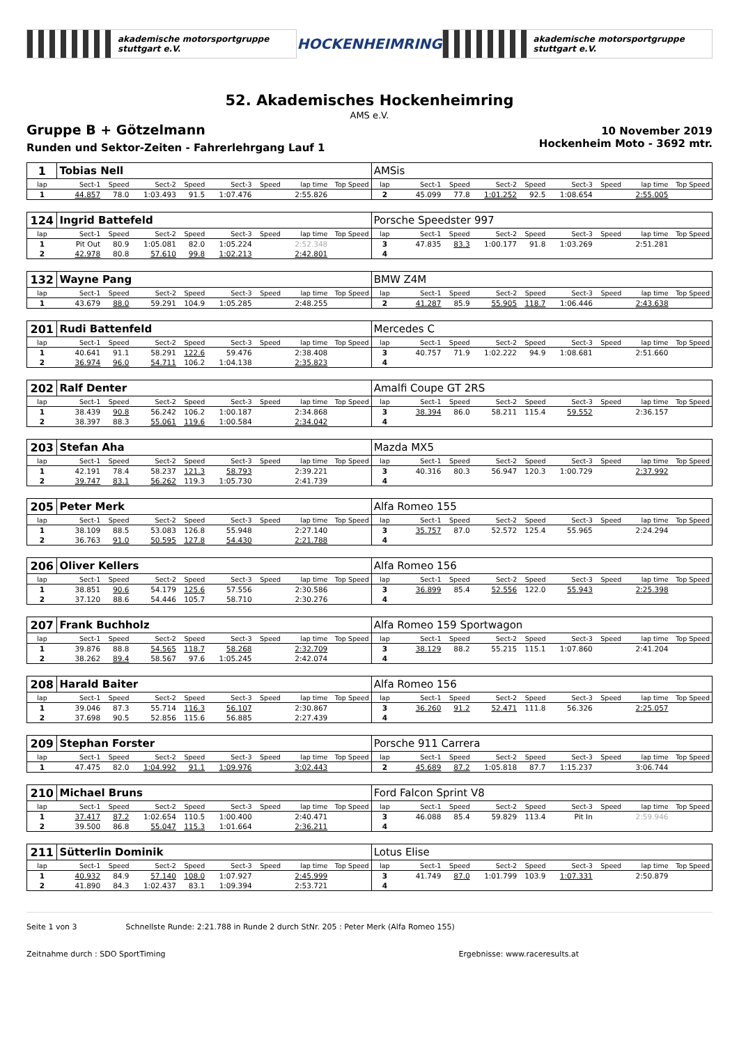akademische motorsportgruppe stuttgart e.V. HOCKENHEIMRING akademische motorsportgruppe stuttgart e.V.
52. Akademisches Hockenheimring
AMS e.V.
Gruppe B + Götzelmann
Runden und Sektor-Zeiten - Fahrerlehrgang Lauf 1
10 November 2019
Hockenheim Moto - 3692 mtr.
| 1 | Tobias Nell | | | | | | | | AMSis | | | | | | | | |
| lap | Sect-1 | Speed | Sect-2 | Speed | Sect-3 | Speed | lap time | Top Speed | lap | Sect-1 | Speed | Sect-2 | Speed | Sect-3 | Speed | lap time | Top Speed |
| 1 | 44.857 | 78.0 | 1:03.493 | 91.5 | 1:07.476 | | 2:55.826 | | 2 | 45.099 | 77.8 | 1:01.252 | 92.5 | 1:08.654 | | 2:55.005 | |
| 124 | Ingrid Battefeld | | | | | | | | Porsche Speedster 997 | | | | | | | | |
| lap | Sect-1 | Speed | Sect-2 | Speed | Sect-3 | Speed | lap time | Top Speed | lap | Sect-1 | Speed | Sect-2 | Speed | Sect-3 | Speed | lap time | Top Speed |
| 1 | Pit Out | 80.9 | 1:05.081 | 82.0 | 1:05.224 | | 2:52.348 | | 3 | 47.835 | 83.3 | 1:00.177 | 91.8 | 1:03.269 | | 2:51.281 | |
| 2 | 42.978 | 80.8 | 57.610 | 99.8 | 1:02.213 | | 2:42.801 | | 4 | | | | | | | | |
| 132 | Wayne Pang | | | | | | | | BMW Z4M | | | | | | | | |
| lap | Sect-1 | Speed | Sect-2 | Speed | Sect-3 | Speed | lap time | Top Speed | lap | Sect-1 | Speed | Sect-2 | Speed | Sect-3 | Speed | lap time | Top Speed |
| 1 | 43.679 | 88.0 | 59.291 | 104.9 | 1:05.285 | | 2:48.255 | | 2 | 41.287 | 85.9 | 55.905 | 118.7 | 1:06.446 | | 2:43.638 | |
| 201 | Rudi Battenfeld | | | | | | | | Mercedes C | | | | | | | | |
| lap | Sect-1 | Speed | Sect-2 | Speed | Sect-3 | Speed | lap time | Top Speed | lap | Sect-1 | Speed | Sect-2 | Speed | Sect-3 | Speed | lap time | Top Speed |
| 1 | 40.641 | 91.1 | 58.291 | 122.6 | 59.476 | | 2:38.408 | | 3 | 40.757 | 71.9 | 1:02.222 | 94.9 | 1:08.681 | | 2:51.660 | |
| 2 | 36.974 | 96.0 | 54.711 | 106.2 | 1:04.138 | | 2:35.823 | | 4 | | | | | | | | |
| 202 | Ralf Denter | | | | | | | | Amalfi Coupe GT 2RS | | | | | | | | |
| lap | Sect-1 | Speed | Sect-2 | Speed | Sect-3 | Speed | lap time | Top Speed | lap | Sect-1 | Speed | Sect-2 | Speed | Sect-3 | Speed | lap time | Top Speed |
| 1 | 38.439 | 90.8 | 56.242 | 106.2 | 1:00.187 | | 2:34.868 | | 3 | 38.394 | 86.0 | 58.211 | 115.4 | 59.552 | | 2:36.157 | |
| 2 | 38.397 | 88.3 | 55.061 | 119.6 | 1:00.584 | | 2:34.042 | | 4 | | | | | | | | |
| 203 | Stefan Aha | | | | | | | | Mazda MX5 | | | | | | | | |
| lap | Sect-1 | Speed | Sect-2 | Speed | Sect-3 | Speed | lap time | Top Speed | lap | Sect-1 | Speed | Sect-2 | Speed | Sect-3 | Speed | lap time | Top Speed |
| 1 | 42.191 | 78.4 | 58.237 | 121.3 | 58.793 | | 2:39.221 | | 3 | 40.316 | 80.3 | 56.947 | 120.3 | 1:00.729 | | 2:37.992 | |
| 2 | 39.747 | 83.1 | 56.262 | 119.3 | 1:05.730 | | 2:41.739 | | 4 | | | | | | | | |
| 205 | Peter Merk | | | | | | | | Alfa Romeo 155 | | | | | | | | |
| lap | Sect-1 | Speed | Sect-2 | Speed | Sect-3 | Speed | lap time | Top Speed | lap | Sect-1 | Speed | Sect-2 | Speed | Sect-3 | Speed | lap time | Top Speed |
| 1 | 38.109 | 88.5 | 53.083 | 126.8 | 55.948 | | 2:27.140 | | 3 | 35.757 | 87.0 | 52.572 | 125.4 | 55.965 | | 2:24.294 | |
| 2 | 36.763 | 91.0 | 50.595 | 127.8 | 54.430 | | 2:21.788 | | 4 | | | | | | | | |
| 206 | Oliver Kellers | | | | | | | | Alfa Romeo 156 | | | | | | | | |
| lap | Sect-1 | Speed | Sect-2 | Speed | Sect-3 | Speed | lap time | Top Speed | lap | Sect-1 | Speed | Sect-2 | Speed | Sect-3 | Speed | lap time | Top Speed |
| 1 | 38.851 | 90.6 | 54.179 | 125.6 | 57.556 | | 2:30.586 | | 3 | 36.899 | 85.4 | 52.556 | 122.0 | 55.943 | | 2:25.398 | |
| 2 | 37.120 | 88.6 | 54.446 | 105.7 | 58.710 | | 2:30.276 | | 4 | | | | | | | | |
| 207 | Frank Buchholz | | | | | | | | Alfa Romeo 159 Sportwagon | | | | | | | | |
| lap | Sect-1 | Speed | Sect-2 | Speed | Sect-3 | Speed | lap time | Top Speed | lap | Sect-1 | Speed | Sect-2 | Speed | Sect-3 | Speed | lap time | Top Speed |
| 1 | 39.876 | 88.8 | 54.565 | 118.7 | 58.268 | | 2:32.709 | | 3 | 38.129 | 88.2 | 55.215 | 115.1 | 1:07.860 | | 2:41.204 | |
| 2 | 38.262 | 89.4 | 58.567 | 97.6 | 1:05.245 | | 2:42.074 | | 4 | | | | | | | | |
| 208 | Harald Baiter | | | | | | | | Alfa Romeo 156 | | | | | | | | |
| lap | Sect-1 | Speed | Sect-2 | Speed | Sect-3 | Speed | lap time | Top Speed | lap | Sect-1 | Speed | Sect-2 | Speed | Sect-3 | Speed | lap time | Top Speed |
| 1 | 39.046 | 87.3 | 55.714 | 116.3 | 56.107 | | 2:30.867 | | 3 | 36.260 | 91.2 | 52.471 | 111.8 | 56.326 | | 2:25.057 | |
| 2 | 37.698 | 90.5 | 52.856 | 115.6 | 56.885 | | 2:27.439 | | 4 | | | | | | | | |
| 209 | Stephan Forster | | | | | | | | Porsche 911 Carrera | | | | | | | | |
| lap | Sect-1 | Speed | Sect-2 | Speed | Sect-3 | Speed | lap time | Top Speed | lap | Sect-1 | Speed | Sect-2 | Speed | Sect-3 | Speed | lap time | Top Speed |
| 1 | 47.475 | 82.0 | 1:04.992 | 91.1 | 1:09.976 | | 3:02.443 | | 2 | 45.689 | 87.2 | 1:05.818 | 87.7 | 1:15.237 | | 3:06.744 | |
| 210 | Michael Bruns | | | | | | | | Ford Falcon Sprint V8 | | | | | | | | |
| lap | Sect-1 | Speed | Sect-2 | Speed | Sect-3 | Speed | lap time | Top Speed | lap | Sect-1 | Speed | Sect-2 | Speed | Sect-3 | Speed | lap time | Top Speed |
| 1 | 37.417 | 87.2 | 1:02.654 | 110.5 | 1:00.400 | | 2:40.471 | | 3 | 46.088 | 85.4 | 59.829 | 113.4 | Pit In | | 2:59.946 | |
| 2 | 39.500 | 86.8 | 55.047 | 115.3 | 1:01.664 | | 2:36.211 | | 4 | | | | | | | | |
| 211 | Sütterlin Dominik | | | | | | | | Lotus Elise | | | | | | | | |
| lap | Sect-1 | Speed | Sect-2 | Speed | Sect-3 | Speed | lap time | Top Speed | lap | Sect-1 | Speed | Sect-2 | Speed | Sect-3 | Speed | lap time | Top Speed |
| 1 | 40.932 | 84.9 | 57.140 | 108.0 | 1:07.927 | | 2:45.999 | | 3 | 41.749 | 87.0 | 1:01.799 | 103.9 | 1:07.331 | | 2:50.879 | |
| 2 | 41.890 | 84.3 | 1:02.437 | 83.1 | 1:09.394 | | 2:53.721 | | 4 | | | | | | | | |
Seite 1 von 3 Schnellste Runde: 2:21.788 in Runde 2 durch StNr. 205 : Peter Merk (Alfa Romeo 155)
Zeitnahme durch : SDO SportTiming Ergebnisse: www.raceresults.at